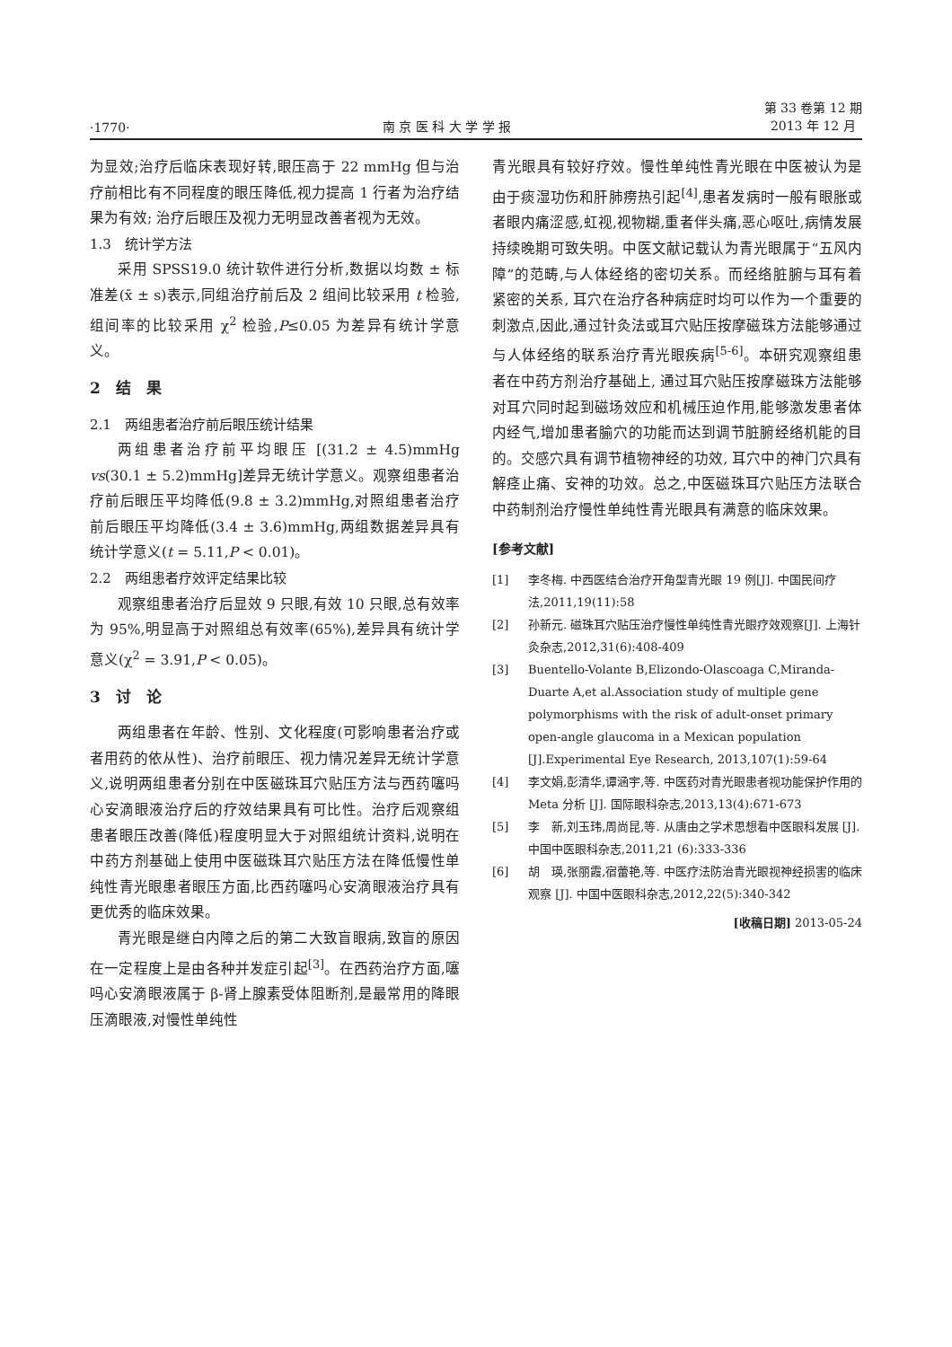·1770· 南 京 医 科 大 学 学 报 第 33 卷第 12 期
2013 年 12 月
为显效;治疗后临床表现好转,眼压高于 22 mmHg 但与治疗前相比有不同程度的眼压降低,视力提高 1 行者为治疗结果为有效; 治疗后眼压及视力无明显改善者视为无效。
1.3　统计学方法
采用 SPSS19.0 统计软件进行分析,数据以均数 ± 标准差(x̄ ± s)表示,同组治疗前后及 2 组间比较采用 t 检验,组间率的比较采用 χ<sup>2</sup> 检验,P≤0.05 为差异有统计学意义。
2　结　果
2.1　两组患者治疗前后眼压统计结果
两组患者治疗前平均眼压 [(31.2 ± 4.5)mmHg vs(30.1 ± 5.2)mmHg]差异无统计学意义。观察组患者治疗前后眼压平均降低(9.8 ± 3.2)mmHg,对照组患者治疗前后眼压平均降低(3.4 ± 3.6)mmHg,两组数据差异具有统计学意义(t = 5.11,P < 0.01)。
2.2　两组患者疗效评定结果比较
观察组患者治疗后显效 9 只眼,有效 10 只眼,总有效率为 95%,明显高于对照组总有效率(65%),差异具有统计学意义(χ<sup>2</sup> = 3.91,P < 0.05)。
3　讨　论
两组患者在年龄、性别、文化程度(可影响患者治疗或者用药的依从性)、治疗前眼压、视力情况差异无统计学意义,说明两组患者分别在中医磁珠耳穴贴压方法与西药噻吗心安滴眼液治疗后的疗效结果具有可比性。治疗后观察组患者眼压改善(降低)程度明显大于对照组统计资料,说明在中药方剂基础上使用中医磁珠耳穴贴压方法在降低慢性单纯性青光眼患者眼压方面,比西药噻吗心安滴眼液治疗具有更优秀的临床效果。
青光眼是继白内障之后的第二大致盲眼病,致盲的原因在一定程度上是由各种并发症引起<sup>[3]</sup>。在西药治疗方面,噻吗心安滴眼液属于 β-肾上腺素受体阻断剂,是最常用的降眼压滴眼液,对慢性单纯性
青光眼具有较好疗效。慢性单纯性青光眼在中医被认为是由于痰湿功伤和肝肺痨热引起<sup>[4]</sup>,患者发病时一般有眼胀或者眼内痛涩感,虹视,视物糊,重者伴头痛,恶心呕吐,病情发展持续晚期可致失明。中医文献记载认为青光眼属于“五风内障”的范畴,与人体经络的密切关系。而经络脏腑与耳有着紧密的关系, 耳穴在治疗各种病症时均可以作为一个重要的刺激点,因此,通过针灸法或耳穴贴压按摩磁珠方法能够通过与人体经络的联系治疗青光眼疾病<sup>[5-6]</sup>。本研究观察组患者在中药方剂治疗基础上, 通过耳穴贴压按摩磁珠方法能够对耳穴同时起到磁场效应和机械压迫作用,能够激发患者体内经气,增加患者腧穴的功能而达到调节脏腑经络机能的目的。交感穴具有调节植物神经的功效, 耳穴中的神门穴具有解痉止痛、安神的功效。总之,中医磁珠耳穴贴压方法联合中药制剂治疗慢性单纯性青光眼具有满意的临床效果。
[参考文献]
[1] 李冬梅. 中西医结合治疗开角型青光眼 19 例[J]. 中国民间疗法,2011,19(11):58
[2] 孙新元. 磁珠耳穴贴压治疗慢性单纯性青光眼疗效观察[J]. 上海针灸杂志,2012,31(6):408-409
[3] Buentello-Volante B,Elizondo-Olascoaga C,Miranda-Duarte A,et al.Association study of multiple gene polymorphisms with the risk of adult-onset primary open-angle glaucoma in a Mexican population [J].Experimental Eye Research, 2013,107(1):59-64
[4] 李文娟,彭清华,谭涵宇,等. 中医药对青光眼患者视功能保护作用的 Meta 分析 [J]. 国际眼科杂志,2013,13(4):671-673
[5] 李　新,刘玉玮,周尚昆,等. 从唐由之学术思想看中医眼科发展 [J]. 中国中医眼科杂志,2011,21 (6):333-336
[6] 胡　瑛,张丽霞,宿蕾艳,等. 中医疗法防治青光眼视神经损害的临床观察 [J]. 中国中医眼科杂志,2012,22(5):340-342
[收稿日期] 2013-05-24